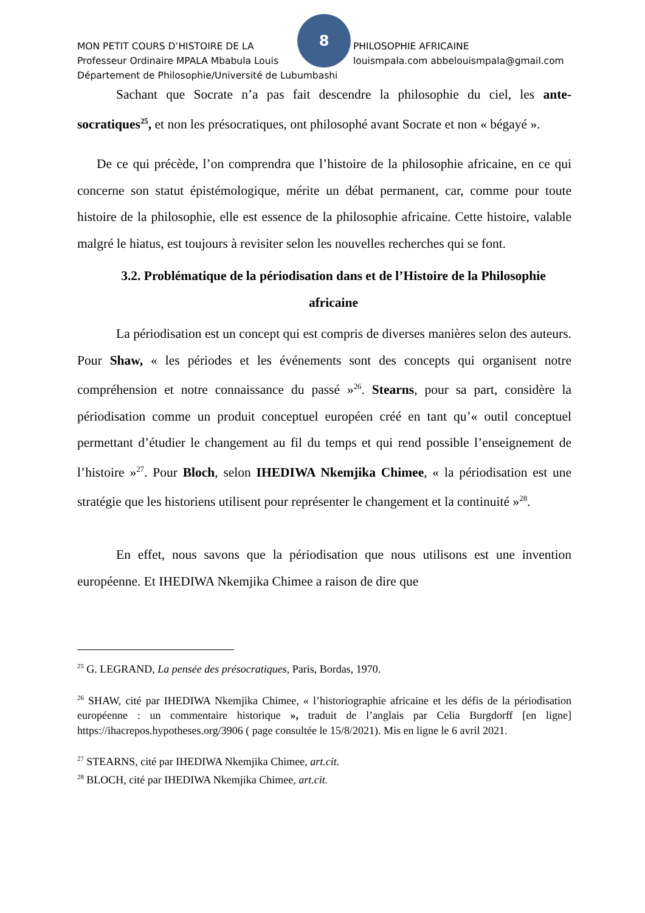8
MON PETIT COURS D’HISTOIRE DE LA PHILOSOPHIE AFRICAINE
Professeur Ordinaire MPALA Mbabula Louis louismpala.com abbelouismpala@gmail.com
Département de Philosophie/Université de Lubumbashi
Sachant que Socrate n’a pas fait descendre la philosophie du ciel, les ante-socratiques<sup>25</sup>, et non les présocratiques, ont philosophé avant Socrate et non « bégayé ».
De ce qui précède, l’on comprendra que l’histoire de la philosophie africaine, en ce qui concerne son statut épistémologique, mérite un débat permanent, car, comme pour toute histoire de la philosophie, elle est essence de la philosophie africaine. Cette histoire, valable malgré le hiatus, est toujours à revisiter selon les nouvelles recherches qui se font.
3.2. Problématique de la périodisation dans et de l’Histoire de la Philosophie africaine
La périodisation est un concept qui est compris de diverses manières selon des auteurs. Pour Shaw, « les périodes et les événements sont des concepts qui organisent notre compréhension et notre connaissance du passé »<sup>26</sup>. Stearns, pour sa part, considère la périodisation comme un produit conceptuel européen créé en tant qu’« outil conceptuel permettant d’étudier le changement au fil du temps et qui rend possible l’enseignement de l’histoire »<sup>27</sup>. Pour Bloch, selon IHEDIWA Nkemjika Chimee, « la périodisation est une stratégie que les historiens utilisent pour représenter le changement et la continuité »<sup>28</sup>.
En effet, nous savons que la périodisation que nous utilisons est une invention européenne. Et IHEDIWA Nkemjika Chimee a raison de dire que
<sup>25</sup> G. LEGRAND, La pensée des présocratiques, Paris, Bordas, 1970.
<sup>26</sup> SHAW, cité par IHEDIWA Nkemjika Chimee, « l’historiographie africaine et les défis de la périodisation européenne : un commentaire historique », traduit de l’anglais par Celia Burgdorff [en ligne] https://ihacrepos.hypotheses.org/3906 ( page consultée le 15/8/2021). Mis en ligne le 6 avril 2021.
<sup>27</sup> STEARNS, cité par IHEDIWA Nkemjika Chimee, art.cit.
<sup>28</sup> BLOCH, cité par IHEDIWA Nkemjika Chimee, art.cit.